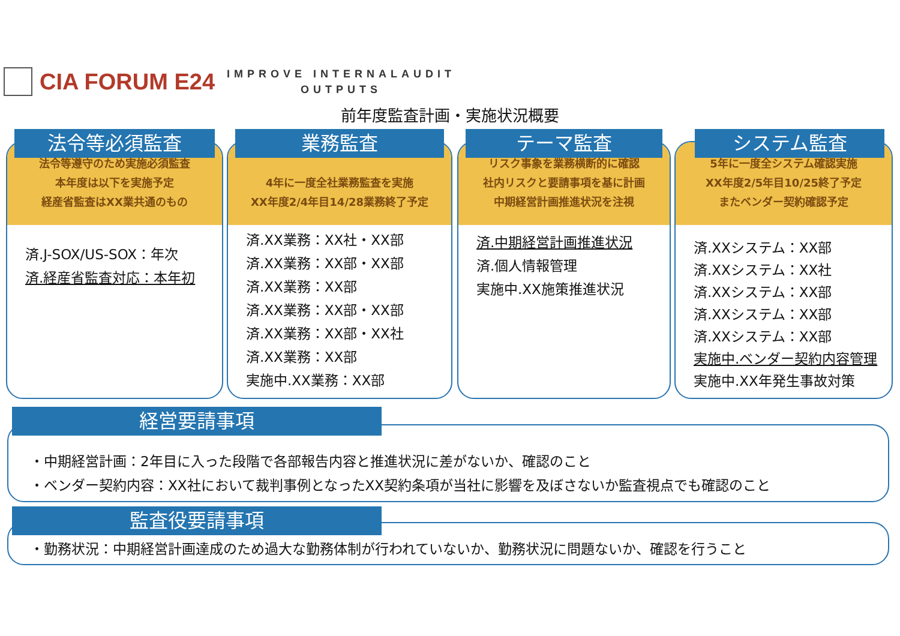CIA FORUM E24
IMPROVE INTERNALAUDIT
OUTPUTS
前年度監査計画・実施状況概要
法令等必須監査
法令等遵守のため実施必須監査
本年度は以下を実施予定
経産省監査はXX業共通のもの
済.J-SOX/US-SOX：年次
済.経産省監査対応：本年初
業務監査
4年に一度全社業務監査を実施
XX年度2/4年目14/28業務終了予定
済.XX業務：XX社・XX部
済.XX業務：XX部・XX部
済.XX業務：XX部
済.XX業務：XX部・XX部
済.XX業務：XX部・XX社
済.XX業務：XX部
実施中.XX業務：XX部
テーマ監査
リスク事象を業務横断的に確認
社内リスクと要請事項を基に計画
中期経営計画推進状況を注視
済.中期経営計画推進状況
済.個人情報管理
実施中.XX施策推進状況
システム監査
5年に一度全システム確認実施
XX年度2/5年目10/25終了予定
またベンダー契約確認予定
済.XXシステム：XX部
済.XXシステム：XX社
済.XXシステム：XX部
済.XXシステム：XX部
済.XXシステム：XX部
実施中.ベンダー契約内容管理
実施中.XX年発生事故対策
・中期経営計画：2年目に入った段階で各部報告内容と推進状況に差がないか、確認のこと
・ベンダー契約内容：XX社において裁判事例となったXX契約条項が当社に影響を及ぼさないか監査視点でも確認のこと
経営要請事項
・勤務状況：中期経営計画達成のため過大な勤務体制が行われていないか、勤務状況に問題ないか、確認を行うこと
監査役要請事項